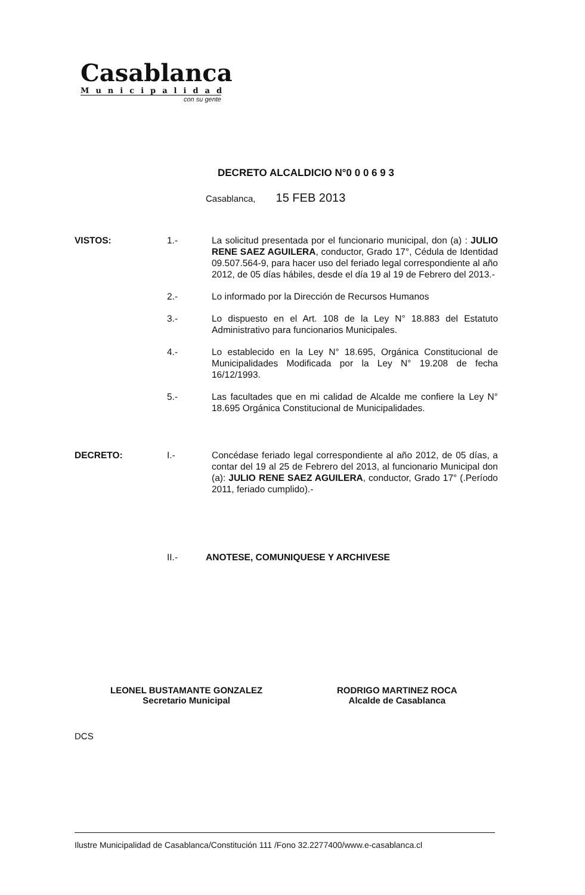Casablanca
Municipalidad
con su gente
DECRETO ALCALDICIO N°0 0 0 6 9 3
Casablanca, 15 FEB 2013
VISTOS: 1.- La solicitud presentada por el funcionario municipal, don (a) : JULIO RENE SAEZ AGUILERA, conductor, Grado 17°, Cédula de Identidad 09.507.564-9, para hacer uso del feriado legal correspondiente al año 2012, de 05 días hábiles, desde el día 19 al 19 de Febrero del 2013.-
2.- Lo informado por la Dirección de Recursos Humanos
3.- Lo dispuesto en el Art. 108 de la Ley N° 18.883 del Estatuto Administrativo para funcionarios Municipales.
4.- Lo establecido en la Ley N° 18.695, Orgánica Constitucional de Municipalidades Modificada por la Ley N° 19.208 de fecha 16/12/1993.
5.- Las facultades que en mi calidad de Alcalde me confiere la Ley N° 18.695 Orgánica Constitucional de Municipalidades.
DECRETO: I.- Concédase feriado legal correspondiente al año 2012, de 05 días, a contar del 19 al 25 de Febrero del 2013, al funcionario Municipal don (a): JULIO RENE SAEZ AGUILERA, conductor, Grado 17° (.Período 2011, feriado cumplido).-
II.- ANOTESE, COMUNIQUESE Y ARCHIVESE
LEONEL BUSTAMANTE GONZALEZ
Secretario Municipal
RODRIGO MARTINEZ ROCA
Alcalde de Casablanca
DCS
Ilustre Municipalidad de Casablanca/Constitución 111 /Fono 32.2277400/www.e-casablanca.cl